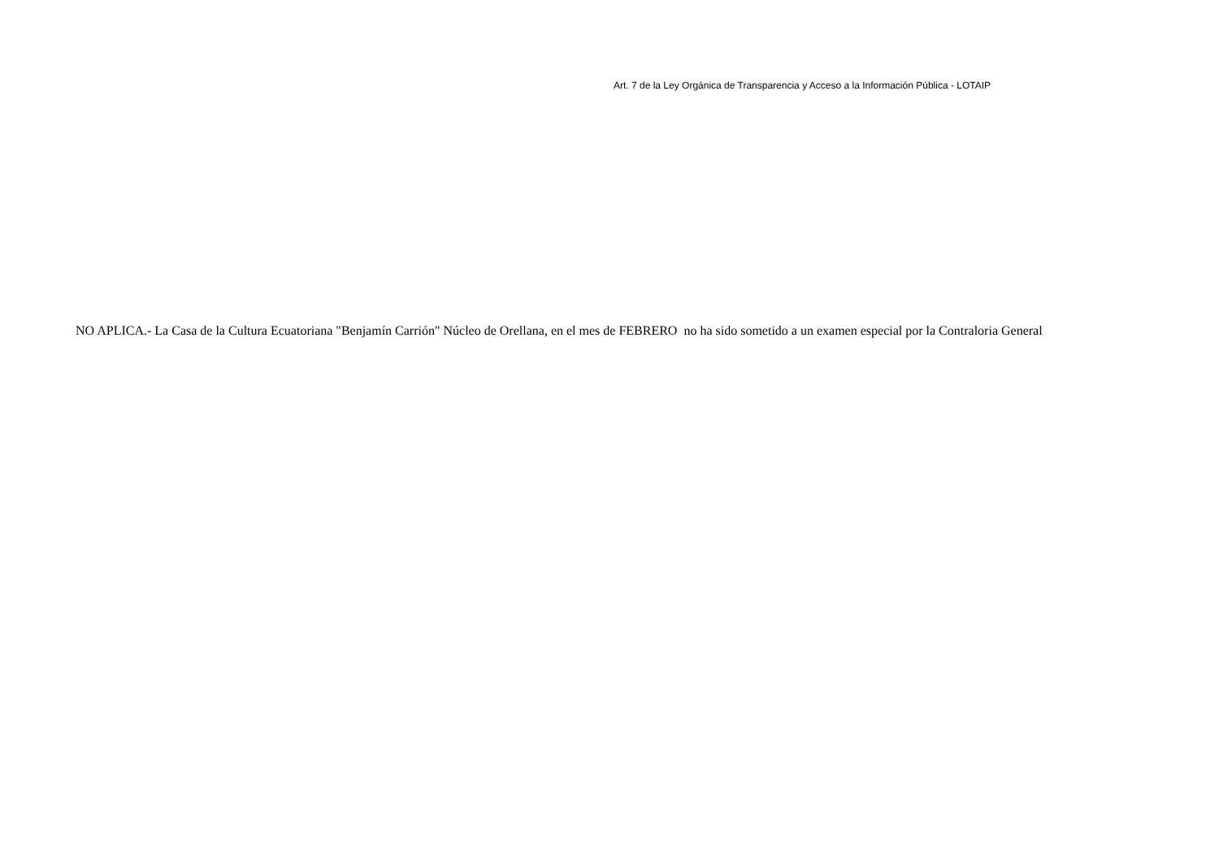Art. 7 de la Ley Orgánica de Transparencia y Acceso a la Información Pública - LOTAIP
NO APLICA.- La Casa de la Cultura Ecuatoriana "Benjamín Carrión" Núcleo de Orellana, en el mes de FEBRERO no ha sido sometido a un examen especial por la Contraloria General